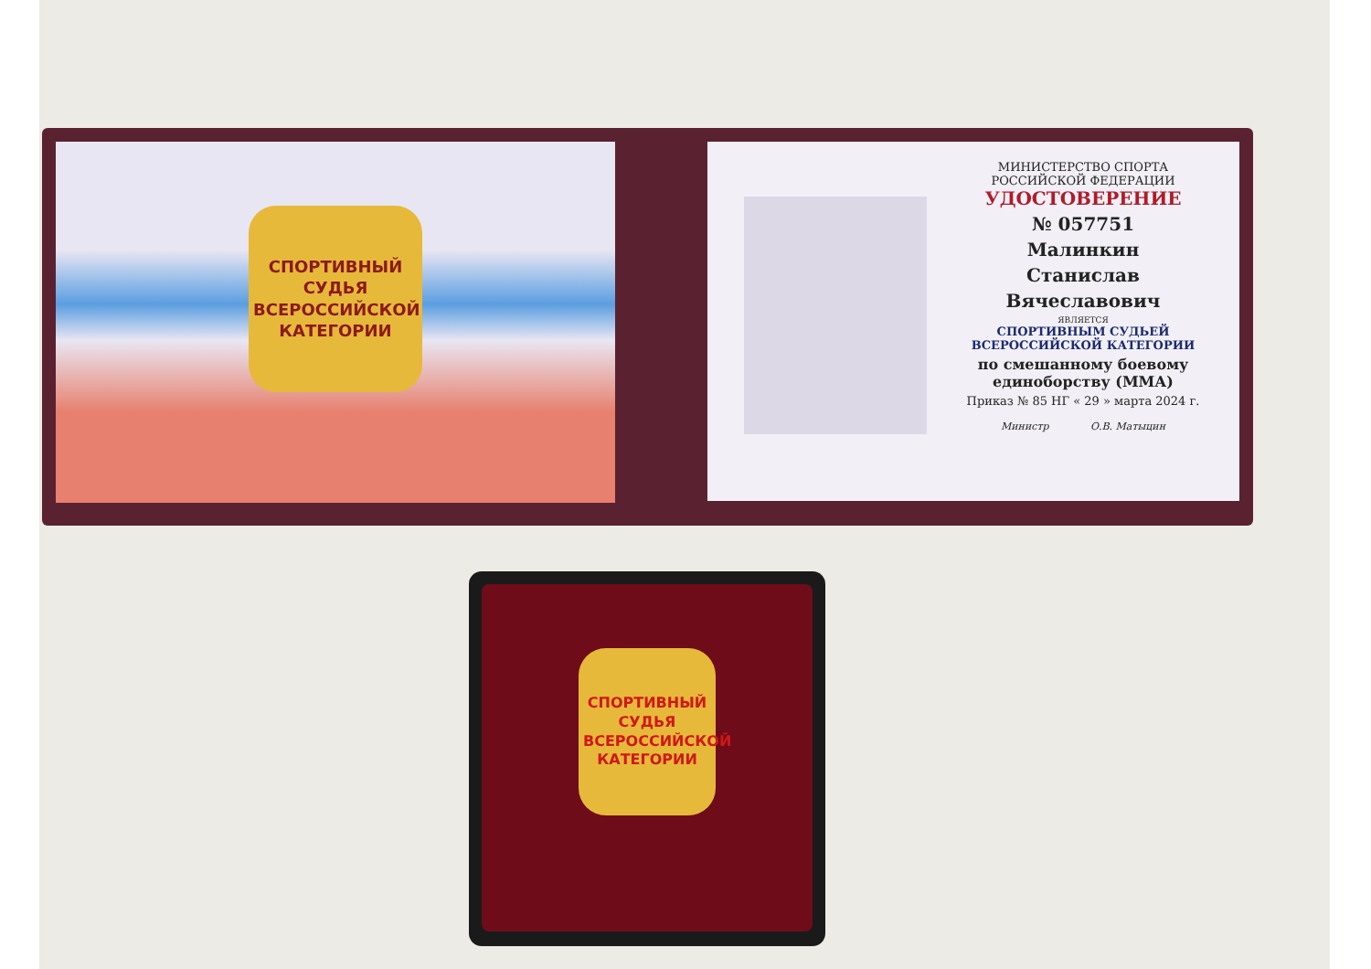СПОРТИВНЫЙ
СУДЬЯ
ВСЕРОССИЙСКОЙ
КАТЕГОРИИ
МИНИСТЕРСТВО СПОРТА
РОССИЙСКОЙ ФЕДЕРАЦИИ
УДОСТОВЕРЕНИЕ
№ 057751
Малинкин
Станислав
Вячеславович
ЯВЛЯЕТСЯ
СПОРТИВНЫМ СУДЬЕЙ
ВСЕРОССИЙСКОЙ КАТЕГОРИИ
по смешанному боевому
единоборству (ММА)
Приказ № 85 НГ « 29 » марта 2024 г.
Министр О.В. Матыцин
СПОРТИВНЫЙ
СУДЬЯ
ВСЕРОССИЙСКОЙ
КАТЕГОРИИ